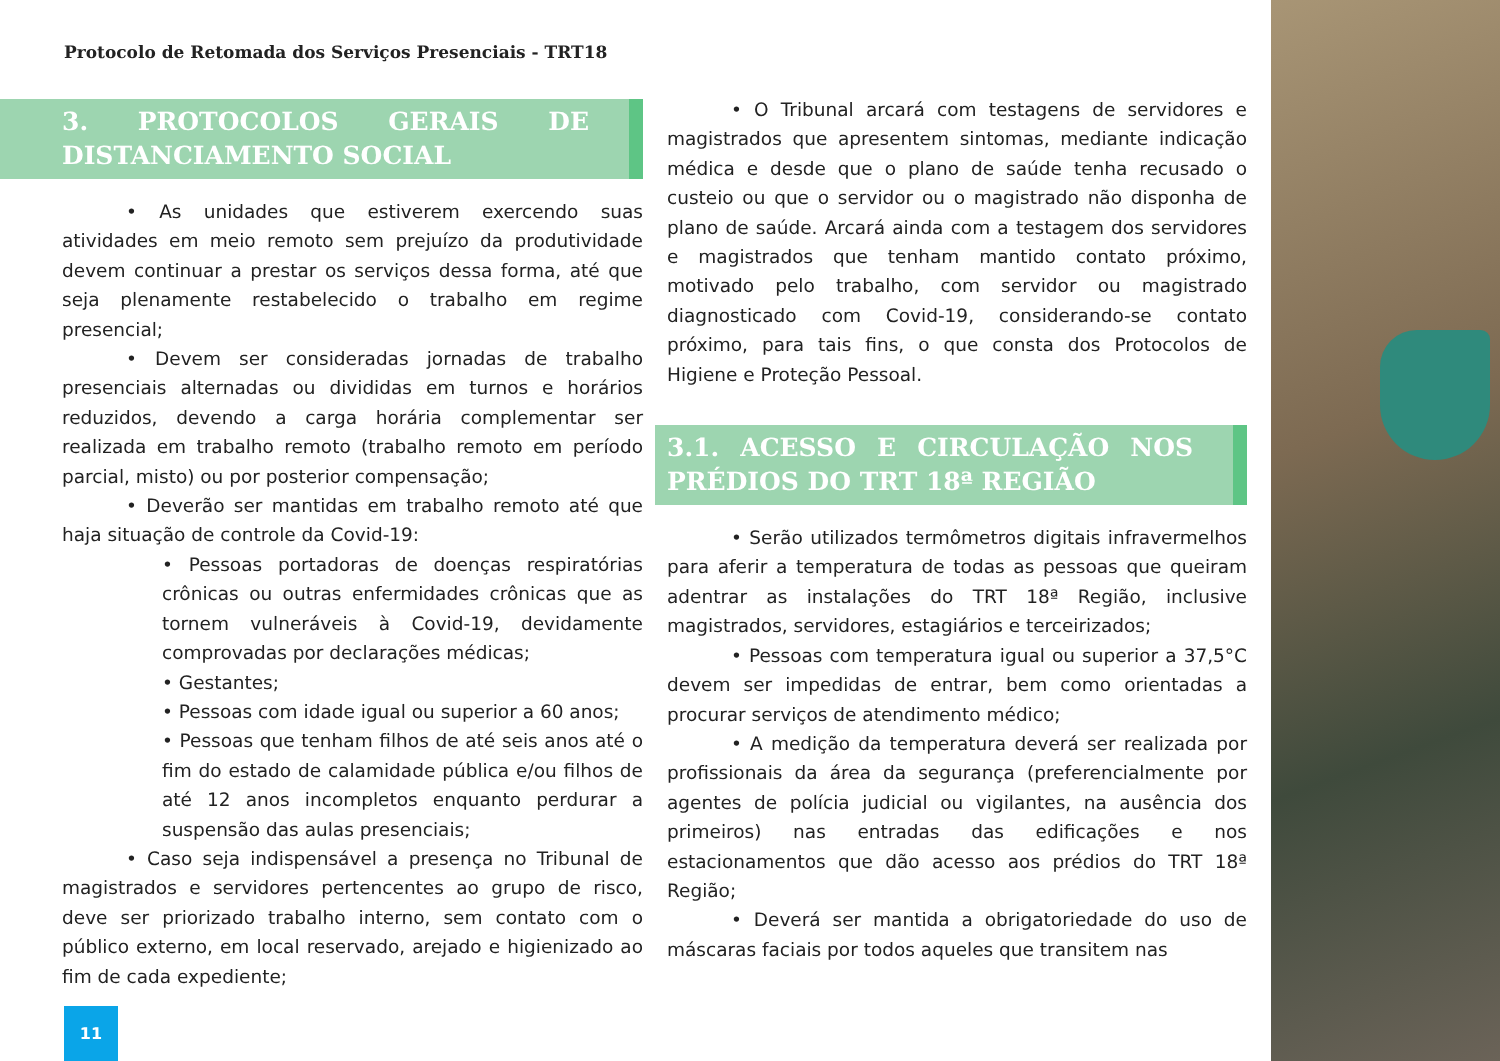Protocolo de Retomada dos Serviços Presenciais - TRT18
3. PROTOCOLOS GERAIS DE DISTANCIAMENTO SOCIAL
• As unidades que estiverem exercendo suas atividades em meio remoto sem prejuízo da produtividade devem continuar a prestar os serviços dessa forma, até que seja plenamente restabelecido o trabalho em regime presencial;
• Devem ser consideradas jornadas de trabalho presenciais alternadas ou divididas em turnos e horários reduzidos, devendo a carga horária complementar ser realizada em trabalho remoto (trabalho remoto em período parcial, misto) ou por posterior compensação;
• Deverão ser mantidas em trabalho remoto até que haja situação de controle da Covid-19:
• Pessoas portadoras de doenças respiratórias crônicas ou outras enfermidades crônicas que as tornem vulneráveis à Covid-19, devidamente comprovadas por declarações médicas;
• Gestantes;
• Pessoas com idade igual ou superior a 60 anos;
• Pessoas que tenham filhos de até seis anos até o fim do estado de calamidade pública e/ou filhos de até 12 anos incompletos enquanto perdurar a suspensão das aulas presenciais;
• Caso seja indispensável a presença no Tribunal de magistrados e servidores pertencentes ao grupo de risco, deve ser priorizado trabalho interno, sem contato com o público externo, em local reservado, arejado e higienizado ao fim de cada expediente;
• O Tribunal arcará com testagens de servidores e magistrados que apresentem sintomas, mediante indicação médica e desde que o plano de saúde tenha recusado o custeio ou que o servidor ou o magistrado não disponha de plano de saúde. Arcará ainda com a testagem dos servidores e magistrados que tenham mantido contato próximo, motivado pelo trabalho, com servidor ou magistrado diagnosticado com Covid-19, considerando-se contato próximo, para tais fins, o que consta dos Protocolos de Higiene e Proteção Pessoal.
3.1. ACESSO E CIRCULAÇÃO NOS PRÉDIOS DO TRT 18ª REGIÃO
• Serão utilizados termômetros digitais infravermelhos para aferir a temperatura de todas as pessoas que queiram adentrar as instalações do TRT 18ª Região, inclusive magistrados, servidores, estagiários e terceirizados;
• Pessoas com temperatura igual ou superior a 37,5°C devem ser impedidas de entrar, bem como orientadas a procurar serviços de atendimento médico;
• A medição da temperatura deverá ser realizada por profissionais da área da segurança (preferencialmente por agentes de polícia judicial ou vigilantes, na ausência dos primeiros) nas entradas das edificações e nos estacionamentos que dão acesso aos prédios do TRT 18ª Região;
• Deverá ser mantida a obrigatoriedade do uso de máscaras faciais por todos aqueles que transitem nas
11